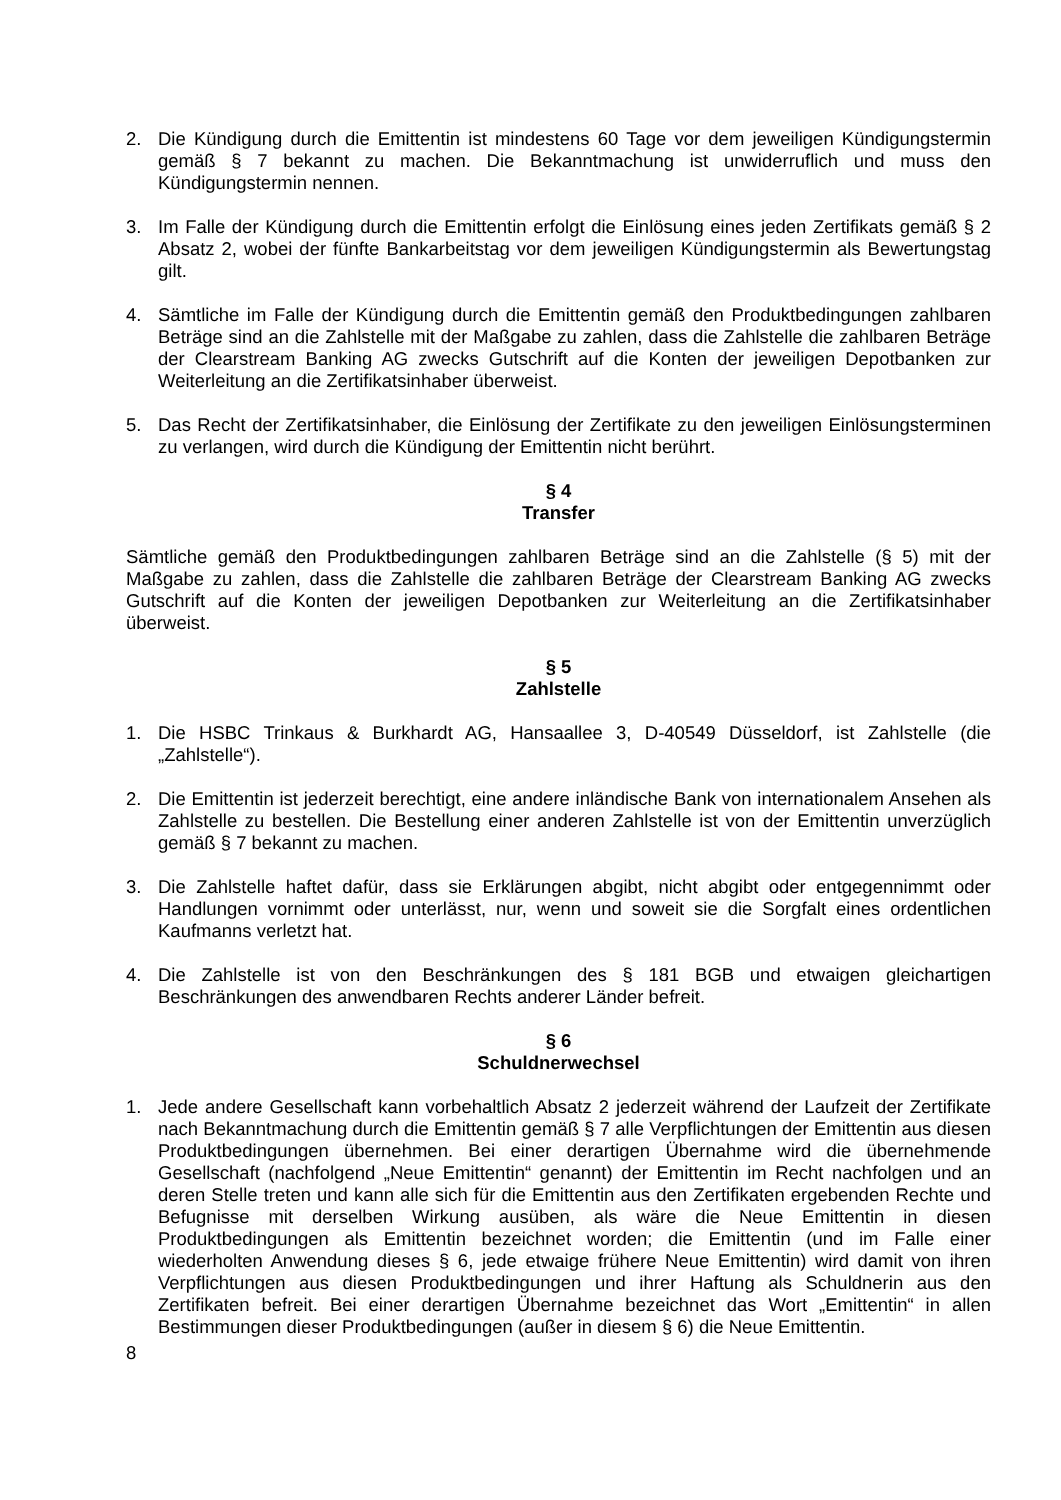2. Die Kündigung durch die Emittentin ist mindestens 60 Tage vor dem jeweiligen Kündigungstermin gemäß § 7 bekannt zu machen. Die Bekanntmachung ist unwiderruflich und muss den Kündigungstermin nennen.
3. Im Falle der Kündigung durch die Emittentin erfolgt die Einlösung eines jeden Zertifikats gemäß § 2 Absatz 2, wobei der fünfte Bankarbeitstag vor dem jeweiligen Kündigungstermin als Bewertungstag gilt.
4. Sämtliche im Falle der Kündigung durch die Emittentin gemäß den Produktbedingungen zahlbaren Beträge sind an die Zahlstelle mit der Maßgabe zu zahlen, dass die Zahlstelle die zahlbaren Beträge der Clearstream Banking AG zwecks Gutschrift auf die Konten der jeweiligen Depotbanken zur Weiterleitung an die Zertifikatsinhaber überweist.
5. Das Recht der Zertifikatsinhaber, die Einlösung der Zertifikate zu den jeweiligen Einlösungsterminen zu verlangen, wird durch die Kündigung der Emittentin nicht berührt.
§ 4
Transfer
Sämtliche gemäß den Produktbedingungen zahlbaren Beträge sind an die Zahlstelle (§ 5) mit der Maßgabe zu zahlen, dass die Zahlstelle die zahlbaren Beträge der Clearstream Banking AG zwecks Gutschrift auf die Konten der jeweiligen Depotbanken zur Weiterleitung an die Zertifikatsinhaber überweist.
§ 5
Zahlstelle
1. Die HSBC Trinkaus & Burkhardt AG, Hansaallee 3, D-40549 Düsseldorf, ist Zahlstelle (die „Zahlstelle“).
2. Die Emittentin ist jederzeit berechtigt, eine andere inländische Bank von internationalem Ansehen als Zahlstelle zu bestellen. Die Bestellung einer anderen Zahlstelle ist von der Emittentin unverzüglich gemäß § 7 bekannt zu machen.
3. Die Zahlstelle haftet dafür, dass sie Erklärungen abgibt, nicht abgibt oder entgegennimmt oder Handlungen vornimmt oder unterlässt, nur, wenn und soweit sie die Sorgfalt eines ordentlichen Kaufmanns verletzt hat.
4. Die Zahlstelle ist von den Beschränkungen des § 181 BGB und etwaigen gleichartigen Beschränkungen des anwendbaren Rechts anderer Länder befreit.
§ 6
Schuldnerwechsel
1. Jede andere Gesellschaft kann vorbehaltlich Absatz 2 jederzeit während der Laufzeit der Zertifikate nach Bekanntmachung durch die Emittentin gemäß § 7 alle Verpflichtungen der Emittentin aus diesen Produktbedingungen übernehmen. Bei einer derartigen Übernahme wird die übernehmende Gesellschaft (nachfolgend „Neue Emittentin“ genannt) der Emittentin im Recht nachfolgen und an deren Stelle treten und kann alle sich für die Emittentin aus den Zertifikaten ergebenden Rechte und Befugnisse mit derselben Wirkung ausüben, als wäre die Neue Emittentin in diesen Produktbedingungen als Emittentin bezeichnet worden; die Emittentin (und im Falle einer wiederholten Anwendung dieses § 6, jede etwaige frühere Neue Emittentin) wird damit von ihren Verpflichtungen aus diesen Produktbedingungen und ihrer Haftung als Schuldnerin aus den Zertifikaten befreit. Bei einer derartigen Übernahme bezeichnet das Wort „Emittentin“ in allen Bestimmungen dieser Produktbedingungen (außer in diesem § 6) die Neue Emittentin.
8